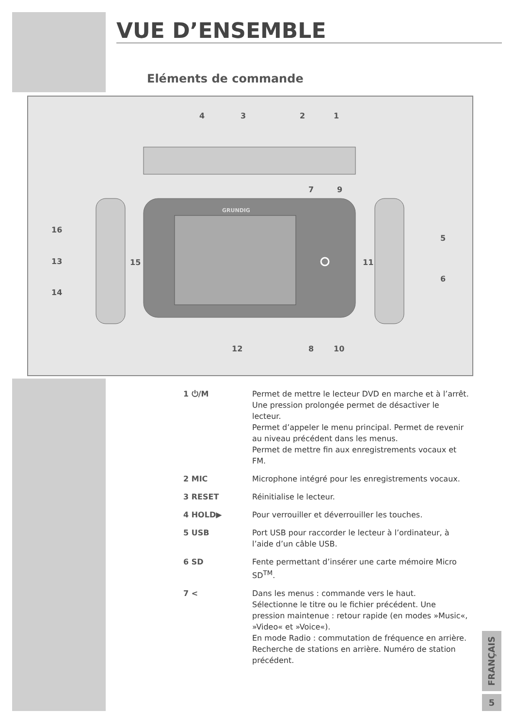VUE D’ENSEMBLE
Eléments de commande
4 3 2 1
7 9
16
13
14
15 11
5
6
12 8 10
GRUNDIG
1 ⏻/M Permet de mettre le lecteur DVD en marche et à l’arrêt.
Une pression prolongée permet de désactiver le lecteur.
Permet d’appeler le menu principal. Permet de revenir au niveau précédent dans les menus.
Permet de mettre fin aux enregistrements vocaux et FM.
2 MIC Microphone intégré pour les enregistrements vocaux.
3 RESET Réinitialise le lecteur.
4 HOLD▶ Pour verrouiller et déverrouiller les touches.
5 USB Port USB pour raccorder le lecteur à l’ordinateur, à l’aide d’un câble USB.
6 SD Fente permettant d’insérer une carte mémoire Micro SD<sup>TM</sup>.
7 < Dans les menus : commande vers le haut.
Sélectionne le titre ou le fichier précédent. Une pression maintenue : retour rapide (en modes »Music«, »Video« et »Voice«).
En mode Radio : commutation de fréquence en arrière. Recherche de stations en arrière. Numéro de station précédent.
FRANÇAIS
5